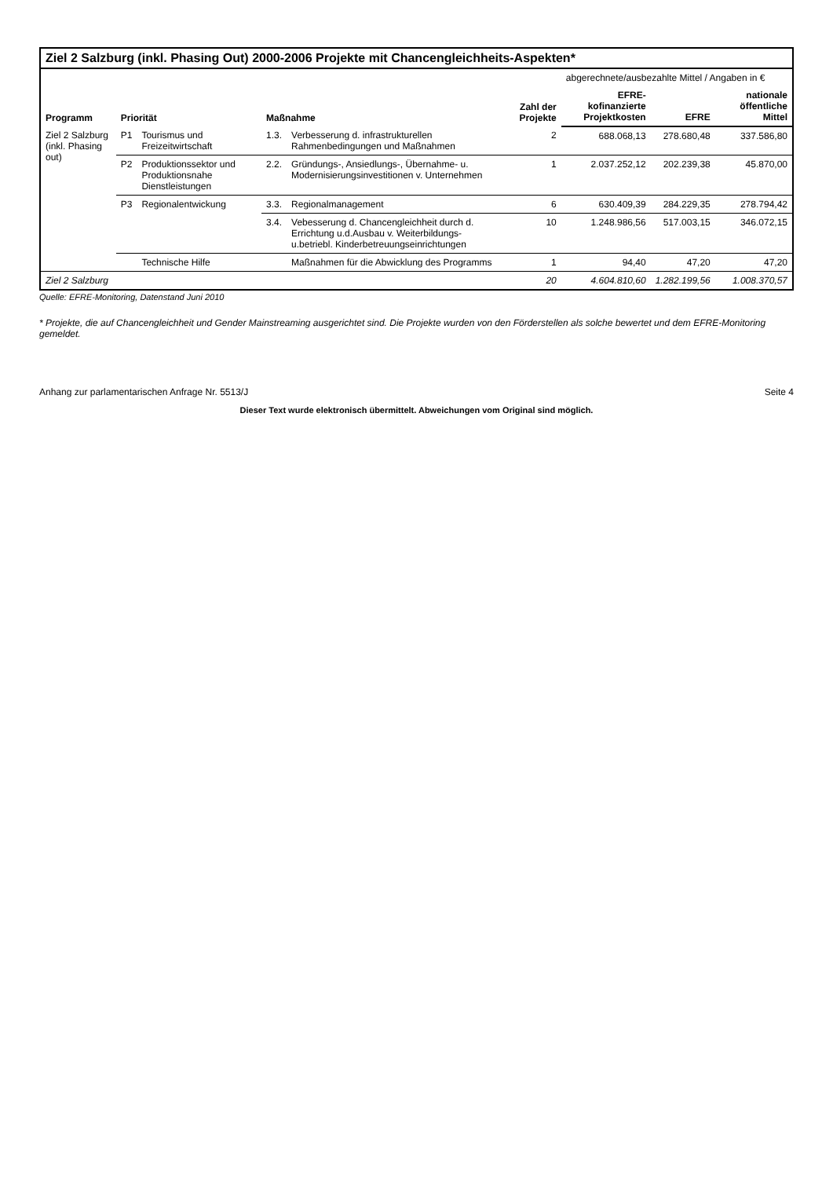Ziel 2 Salzburg (inkl. Phasing Out) 2000-2006 Projekte mit Chancengleichheits-Aspekten*
| Programm | Priorität | | Maßnahme | | Zahl der Projekte | abgerechnete/ausbezahlte Mittel / Angaben in € | | |
| --- | --- | --- | --- | --- | --- | --- | --- | --- |
| | | | | | | EFRE-kofinanzierte Projektkosten | EFRE | nationale öffentliche Mittel |
| Ziel 2 Salzburg (inkl. Phasing out) | P1 | Tourismus und Freizeitwirtschaft | 1.3. | Verbesserung d. infrastrukturellen Rahmenbedingungen und Maßnahmen | 2 | 688.068,13 | 278.680,48 | 337.586,80 |
| | P2 | Produktionssektor und Produktionsnahe Dienstleistungen | 2.2. | Gründungs-, Ansiedlungs-, Übernahme- u. Modernisierungsinvestitionen v. Unternehmen | 1 | 2.037.252,12 | 202.239,38 | 45.870,00 |
| | P3 | Regionalentwickung | 3.3. | Regionalmanagement | 6 | 630.409,39 | 284.229,35 | 278.794,42 |
| | | | 3.4. | Vebesserung d. Chancengleichheit durch d. Errichtung u.d.Ausbau v. Weiterbildungs- u.betriebl. Kinderbetreuungseinrichtungen | 10 | 1.248.986,56 | 517.003,15 | 346.072,15 |
| | | Technische Hilfe | | Maßnahmen für die Abwicklung des Programms | 1 | 94,40 | 47,20 | 47,20 |
| Ziel 2 Salzburg | | | | | 20 | 4.604.810,60 | 1.282.199,56 | 1.008.370,57 |
Quelle: EFRE-Monitoring, Datenstand Juni 2010
* Projekte, die auf Chancengleichheit und Gender Mainstreaming ausgerichtet sind. Die Projekte wurden von den Förderstellen als solche bewertet und dem EFRE-Monitoring gemeldet.
Anhang zur parlamentarischen Anfrage Nr. 5513/J Seite 4
Dieser Text wurde elektronisch übermittelt. Abweichungen vom Original sind möglich.